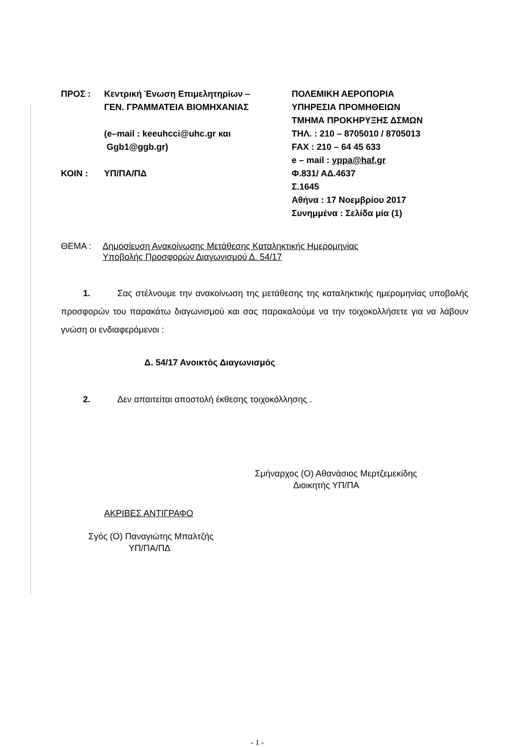ΠΡΟΣ : Κεντρική Ένωση Επιμελητηρίων –
ΓΕΝ. ΓΡΑΜΜΑΤΕΙΑ ΒΙΟΜΗΧΑΝΙΑΣ
(e–mail : keeuhcci@uhc.gr και
Ggb1@ggb.gr)
ΚΟΙΝ : ΥΠ/ΠΑ/ΠΔ
ΠΟΛΕΜΙΚΗ ΑΕΡΟΠΟΡΙΑ
ΥΠΗΡΕΣΙΑ ΠΡΟΜΗΘΕΙΩΝ
ΤΜΗΜΑ ΠΡΟΚΗΡΥΞΗΣ ΔΣΜΩΝ
ΤΗΛ. : 210 – 8705010 / 8705013
FAX : 210 – 64 45 633
e – mail : yppa@haf.gr
Φ.831/ ΑΔ.4637
Σ.1645
Αθήνα : 17 Νοεμβρίου 2017
Συνημμένα : Σελίδα μία (1)
ΘΕΜΑ : Δημοσίευση Ανακοίνωσης Μετάθεσης Καταληκτικής Ημερομηνίας
Υποβολής Προσφορών Διαγωνισμού Δ. 54/17
1. Σας στέλνουμε την ανακοίνωση της μετάθεσης της καταληκτικής ημερομηνίας υποβολής προσφορών του παρακάτω διαγωνισμού και σας παρακαλούμε να την τοιχοκολλήσετε για να λάβουν γνώση οι ενδιαφερόμενοι :
Δ. 54/17 Ανοικτός Διαγωνισμός
2. Δεν απαιτείται αποστολή έκθεσης τοιχοκόλλησης .
Σμήναρχος (Ο) Αθανάσιος Μερτζεμεκίδης
Διοικητής ΥΠ/ΠΑ
ΑΚΡΙΒΕΣ ΑΝΤΙΓΡΑΦΟ
Σγός (Ο) Παναγιώτης Μπαλτζής
ΥΠ/ΠΑ/ΠΔ
- 1 -